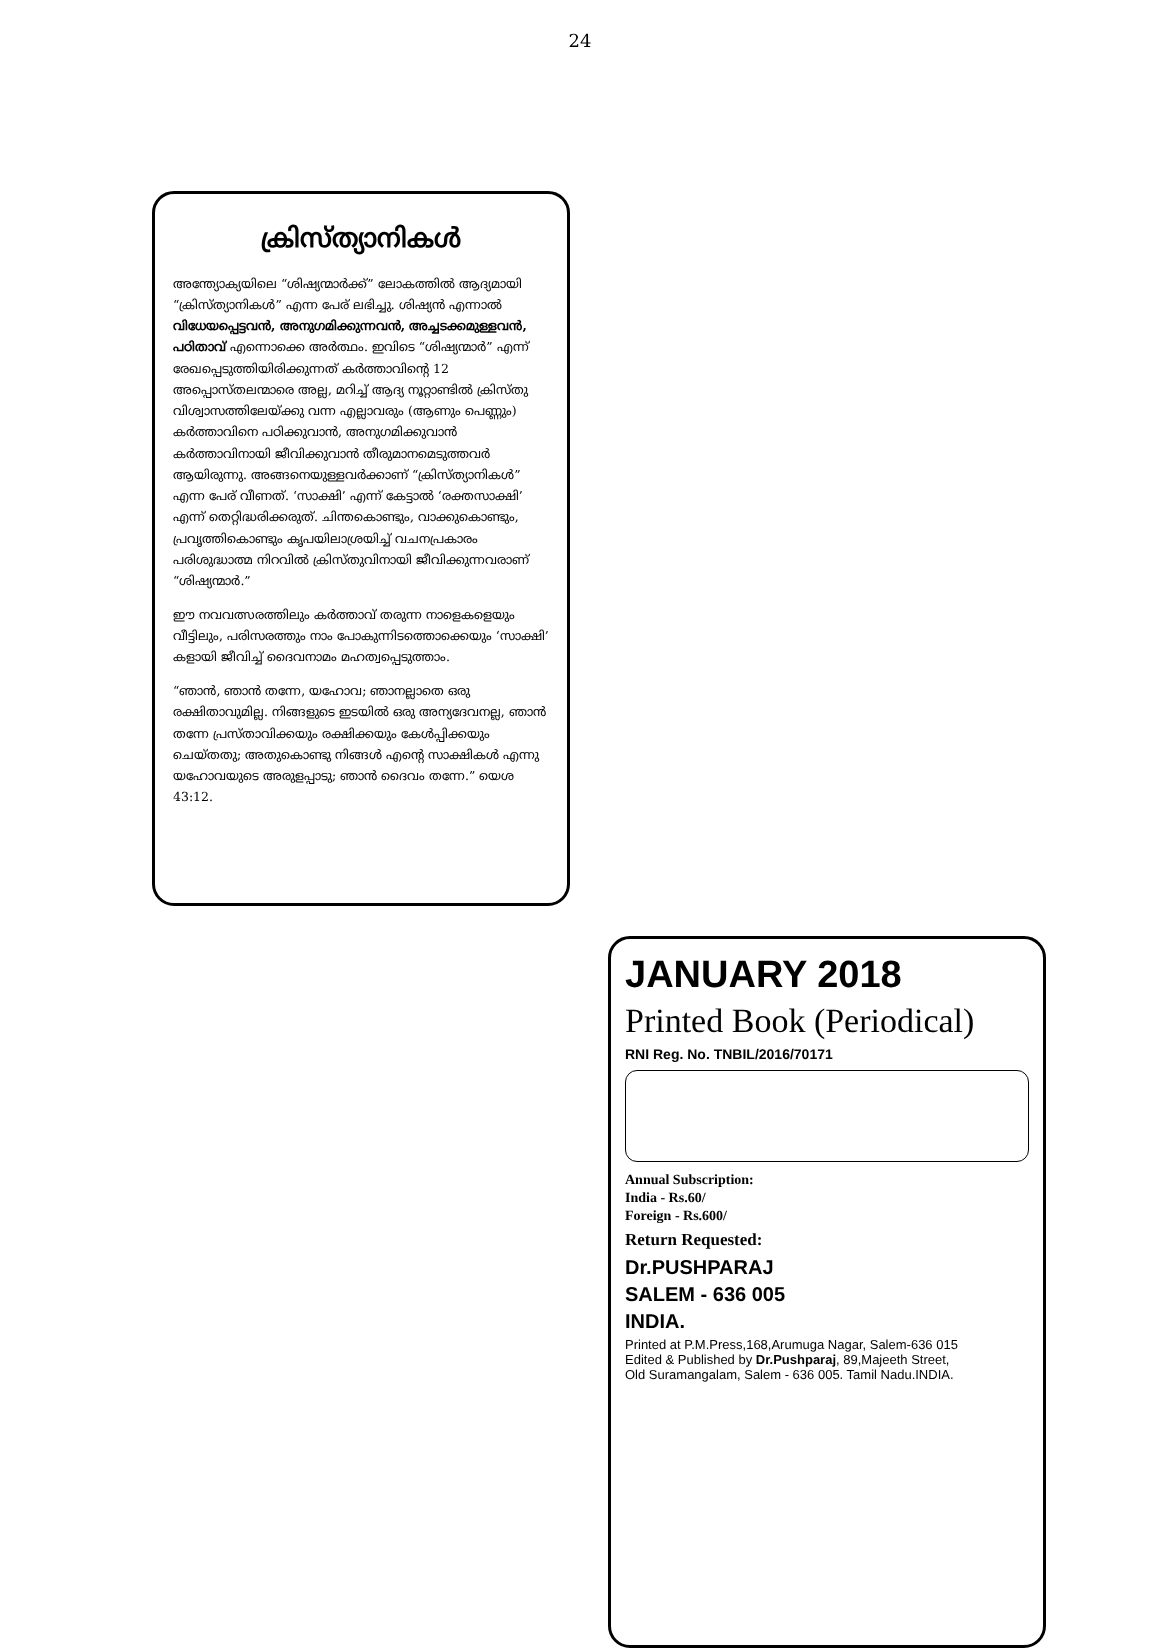24
ക്രിസ്ത്യാനികൾ
അന്ത്യോക്യയിലെ “ശിഷ്യന്മാർക്ക്” ലോകത്തിൽ ആദ്യമായി “ക്രിസ്ത്യാനികൾ” എന്ന പേര് ലഭിച്ചു. ശിഷ്യൻ എന്നാൽ വിധേയപ്പെട്ടവൻ, അനുഗമിക്കുന്നവൻ, അച്ചടക്കമുള്ളവൻ, പഠിതാവ് എന്നൊക്കെ അർത്ഥം. ഇവിടെ “ശിഷ്യന്മാർ” എന്ന് രേഖപ്പെടുത്തിയിരിക്കുന്നത് കർത്താവിന്റെ 12 അപ്പൊസ്തലന്മാരെ അല്ല, മറിച്ച് ആദ്യ നൂറ്റാണ്ടിൽ ക്രിസ്തു വിശ്വാസത്തിലേയ്ക്കു വന്ന എല്ലാവരും (ആണും പെണ്ണും) കർത്താവിനെ പഠിക്കുവാൻ, അനുഗമിക്കുവാൻ കർത്താവിനായി ജീവിക്കുവാൻ തീരുമാനമെടുത്തവർ ആയിരുന്നു. അങ്ങനെയുള്ളവർക്കാണ് “ക്രിസ്ത്യാനികൾ” എന്ന പേര് വീണത്. ‘സാക്ഷി’ എന്ന് കേട്ടാൽ ‘രക്തസാക്ഷി’ എന്ന് തെറ്റിദ്ധരിക്കരുത്. ചിന്തകൊണ്ടും, വാക്കുകൊണ്ടും, പ്രവൃത്തികൊണ്ടും കൃപയിലാശ്രയിച്ച് വചനപ്രകാരം പരിശുദ്ധാത്മ നിറവിൽ ക്രിസ്തുവിനായി ജീവിക്കുന്നവരാണ് “ശിഷ്യന്മാർ.”
ഈ നവവത്സരത്തിലും കർത്താവ് തരുന്ന നാളെകളെയും വീട്ടിലും, പരിസരത്തും നാം പോകുന്നിടത്തൊക്കെയും ‘സാക്ഷി’ കളായി ജീവിച്ച് ദൈവനാമം മഹത്വപ്പെടുത്താം.
“ഞാൻ, ഞാൻ തന്നേ, യഹോവ; ഞാനല്ലാതെ ഒരു രക്ഷിതാവുമില്ല. നിങ്ങളുടെ ഇടയിൽ ഒരു അന്യദേവനല്ല, ഞാൻ തന്നേ പ്രസ്താവിക്കയും രക്ഷിക്കയും കേൾപ്പിക്കയും ചെയ്തതു; അതുകൊണ്ടു നിങ്ങൾ എന്റെ സാക്ഷികൾ എന്നു യഹോവയുടെ അരുളപ്പാടു; ഞാൻ ദൈവം തന്നേ.” യെശ 43:12.
JANUARY 2018
Printed Book (Periodical)
RNI Reg. No. TNBIL/2016/70171
Annual Subscription:
India - Rs.60/
Foreign - Rs.600/
Return Requested:
Dr.PUSHPARAJ
SALEM - 636 005
INDIA.
Printed at P.M.Press,168,Arumuga Nagar, Salem-636 015
Edited & Published by Dr.Pushparaj, 89,Majeeth Street,
Old Suramangalam, Salem - 636 005. Tamil Nadu.INDIA.